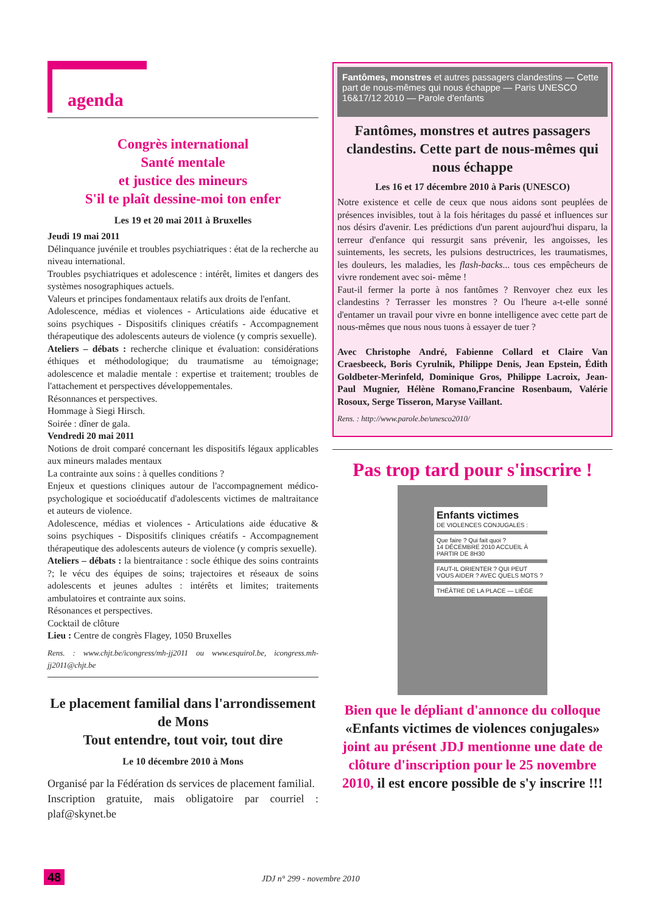agenda
Congrès international
Santé mentale
et justice des mineurs
S'il te plaît dessine-moi ton enfer
Les 19 et 20 mai 2011 à Bruxelles
Jeudi 19 mai 2011
Délinquance juvénile et troubles psychiatriques : état de la recherche au niveau international.
Troubles psychiatriques et adolescence : intérêt, limites et dangers des systèmes nosographiques actuels.
Valeurs et principes fondamentaux relatifs aux droits de l'enfant.
Adolescence, médias et violences - Articulations aide éducative et soins psychiques - Dispositifs cliniques créatifs - Accompagnement thérapeutique des adolescents auteurs de violence (y compris sexuelle).
Ateliers – débats : recherche clinique et évaluation: considérations éthiques et méthodologique; du traumatisme au témoignage; adolescence et maladie mentale : expertise et traitement; troubles de l'attachement et perspectives développementales.
Résonnances et perspectives.
Hommage à Siegi Hirsch.
Soirée : dîner de gala.
Vendredi 20 mai 2011
Notions de droit comparé concernant les dispositifs légaux applicables aux mineurs malades mentaux
La contrainte aux soins : à quelles conditions ?
Enjeux et questions cliniques autour de l'accompagnement médico-psychologique et socioéducatif d'adolescents victimes de maltraitance et auteurs de violence.
Adolescence, médias et violences - Articulations aide éducative & soins psychiques - Dispositifs cliniques créatifs - Accompagnement thérapeutique des adolescents auteurs de violence (y compris sexuelle).
Ateliers – débats : la bientraitance : socle éthique des soins contraints ?; le vécu des équipes de soins; trajectoires et réseaux de soins adolescents et jeunes adultes : intérêts et limites; traitements ambulatoires et contrainte aux soins.
Résonances et perspectives.
Cocktail de clôture
Lieu : Centre de congrès Flagey, 1050 Bruxelles
Rens. : www.chjt.be/icongress/mh-jj2011 ou www.esquirol.be, icongress.mh-jj2011@chjt.be
Le placement familial dans l'arrondissement de Mons
Tout entendre, tout voir, tout dire
Le 10 décembre 2010 à Mons
Organisé par la Fédération ds services de placement familial.
Inscription gratuite, mais obligatoire par courriel : plaf@skynet.be
Fantômes, monstres et autres passagers clandestins — Cette part de nous-mêmes qui nous échappe — Paris UNESCO 16&17/12 2010 — Parole d'enfants
Fantômes, monstres et autres passagers clandestins. Cette part de nous-mêmes qui nous échappe
Les 16 et 17 décembre 2010 à Paris (UNESCO)
Notre existence et celle de ceux que nous aidons sont peuplées de présences invisibles, tout à la fois héritages du passé et influences sur nos désirs d'avenir. Les prédictions d'un parent aujourd'hui disparu, la terreur d'enfance qui ressurgit sans prévenir, les angoisses, les suintements, les secrets, les pulsions destructrices, les traumatismes, les douleurs, les maladies, les flash-backs... tous ces empêcheurs de vivre rondement avec soi- même !
Faut-il fermer la porte à nos fantômes ? Renvoyer chez eux les clandestins ? Terrasser les monstres ? Ou l'heure a-t-elle sonné d'entamer un travail pour vivre en bonne intelligence avec cette part de nous-mêmes que nous nous tuons à essayer de tuer ?
Avec Christophe André, Fabienne Collard et Claire Van Craesbeeck, Boris Cyrulnik, Philippe Denis, Jean Epstein, Édith Goldbeter-Merinfeld, Dominique Gros, Philippe Lacroix, Jean-Paul Mugnier, Hélène Romano,Francine Rosenbaum, Valérie Rosoux, Serge Tisseron, Maryse Vaillant.
Rens. : http://www.parole.be/unesco2010/
Pas trop tard pour s'inscrire !
Enfants victimes
DE VIOLENCES CONJUGALES :
Que faire ? Qui fait quoi ?
14 DÉCEMBRE 2010 ACCUEIL À PARTIR DE 8H30
FAUT-IL ORIENTER ? QUI PEUT VOUS AIDER ? AVEC QUELS MOTS ?
THÉÂTRE DE LA PLACE — LIÈGE
Bien que le dépliant d'annonce du colloque «Enfants victimes de violences conjugales» joint au présent JDJ mentionne une date de clôture d'inscription pour le 25 novembre 2010, il est encore possible de s'y inscrire !!!
48 JDJ n° 299 - novembre 2010